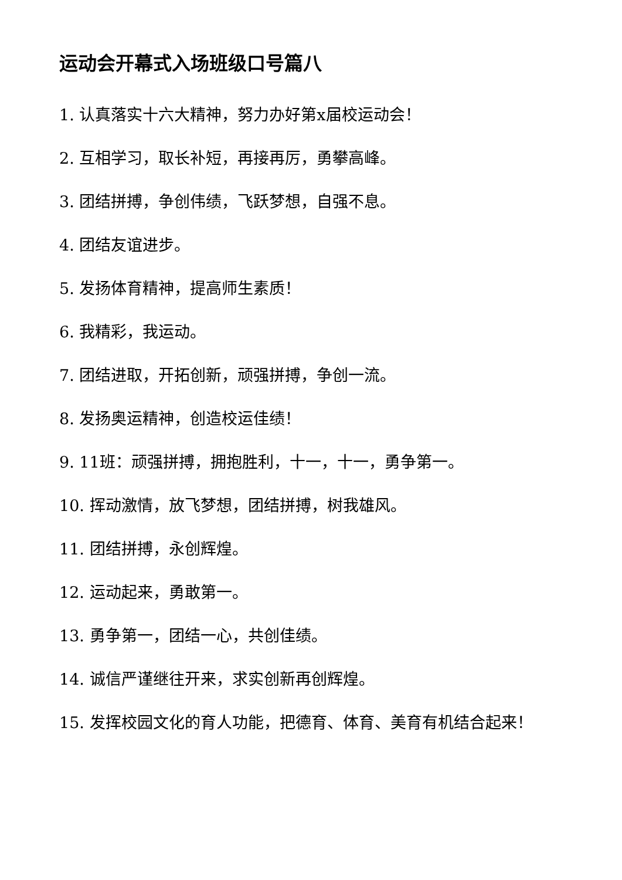运动会开幕式入场班级口号篇八
1. 认真落实十六大精神，努力办好第x届校运动会！
2. 互相学习，取长补短，再接再厉，勇攀高峰。
3. 团结拼搏，争创伟绩，飞跃梦想，自强不息。
4. 团结友谊进步。
5. 发扬体育精神，提高师生素质！
6. 我精彩，我运动。
7. 团结进取，开拓创新，顽强拼搏，争创一流。
8. 发扬奥运精神，创造校运佳绩！
9. 11班：顽强拼搏，拥抱胜利，十一，十一，勇争第一。
10. 挥动激情，放飞梦想，团结拼搏，树我雄风。
11. 团结拼搏，永创辉煌。
12. 运动起来，勇敢第一。
13. 勇争第一，团结一心，共创佳绩。
14. 诚信严谨继往开来，求实创新再创辉煌。
15. 发挥校园文化的育人功能，把德育、体育、美育有机结合起来！